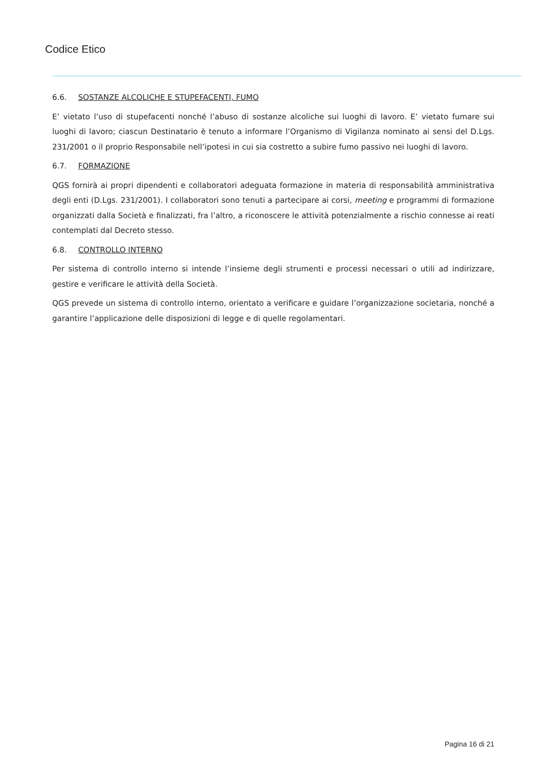Codice Etico
6.6. SOSTANZE ALCOLICHE E STUPEFACENTI, FUMO
E’ vietato l’uso di stupefacenti nonché l’abuso di sostanze alcoliche sui luoghi di lavoro. E’ vietato fumare sui luoghi di lavoro; ciascun Destinatario è tenuto a informare l’Organismo di Vigilanza nominato ai sensi del D.Lgs. 231/2001 o il proprio Responsabile nell’ipotesi in cui sia costretto a subire fumo passivo nei luoghi di lavoro.
6.7. FORMAZIONE
QGS fornirà ai propri dipendenti e collaboratori adeguata formazione in materia di responsabilità amministrativa degli enti (D.Lgs. 231/2001). I collaboratori sono tenuti a partecipare ai corsi, meeting e programmi di formazione organizzati dalla Società e finalizzati, fra l’altro, a riconoscere le attività potenzialmente a rischio connesse ai reati contemplati dal Decreto stesso.
6.8. CONTROLLO INTERNO
Per sistema di controllo interno si intende l’insieme degli strumenti e processi necessari o utili ad indirizzare, gestire e verificare le attività della Società.
QGS prevede un sistema di controllo interno, orientato a verificare e guidare l’organizzazione societaria, nonché a garantire l’applicazione delle disposizioni di legge e di quelle regolamentari.
Pagina 16 di 21